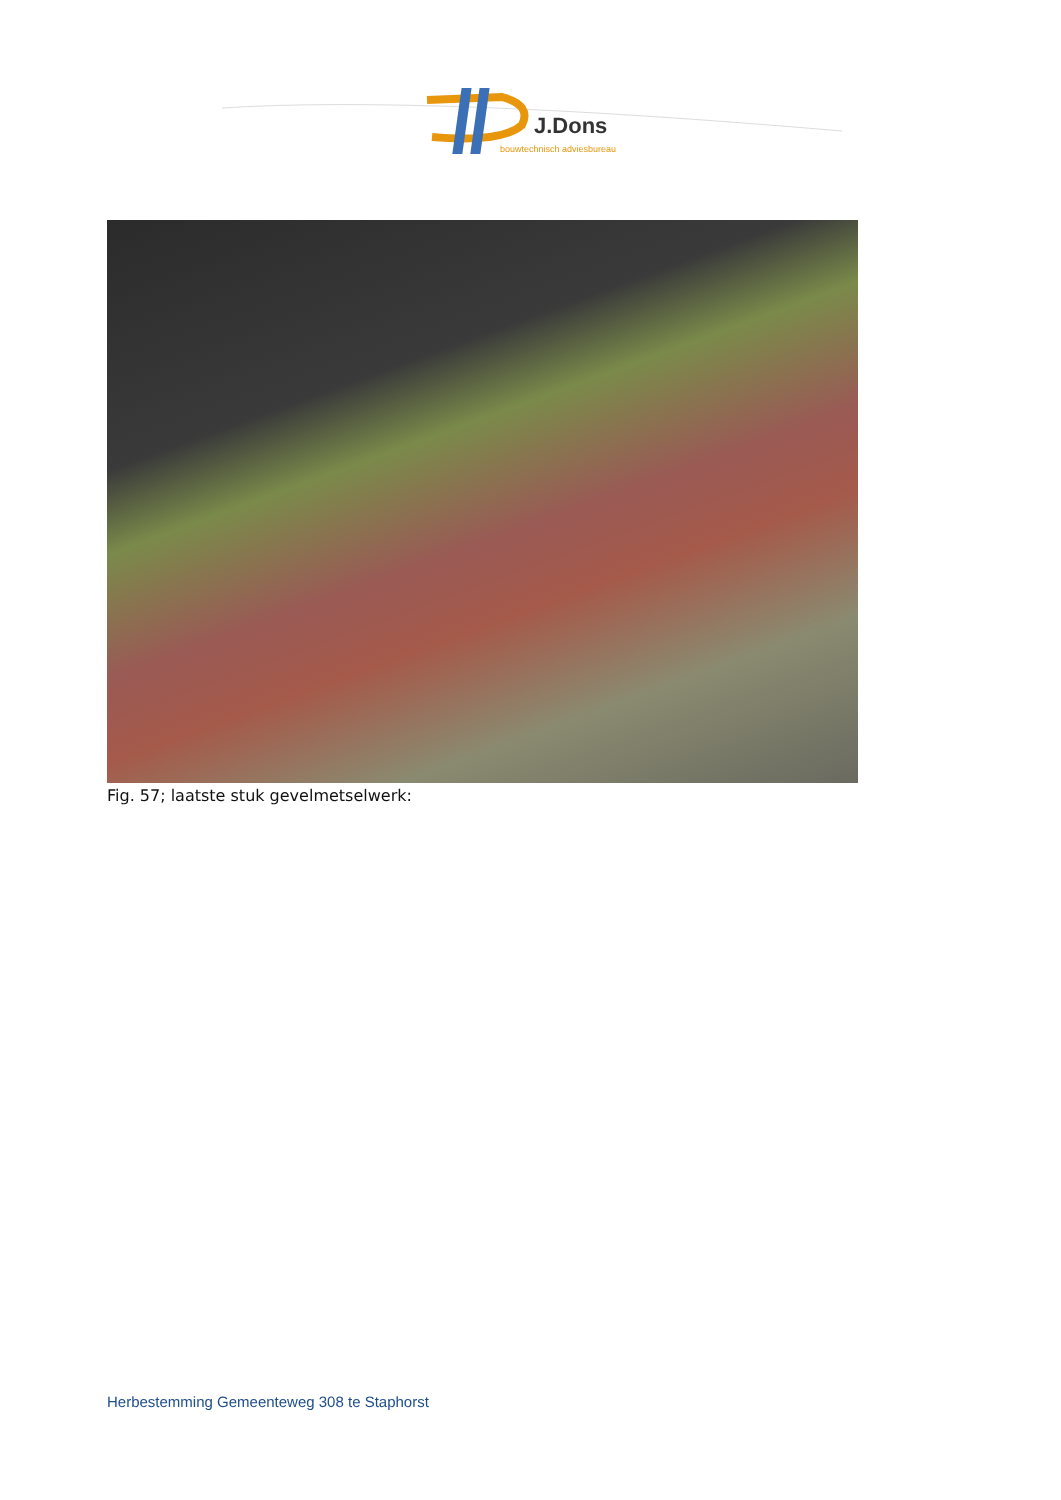J.Dons
bouwtechnisch adviesbureau
Fig. 57; laatste stuk gevelmetselwerk:
Herbestemming Gemeenteweg 308 te Staphorst